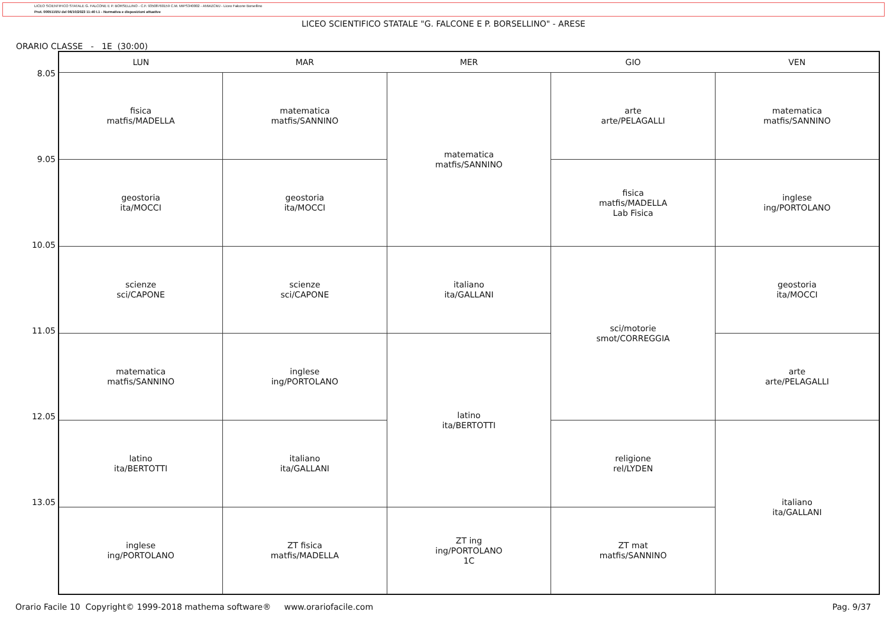LICEO SCIENTIFICO STATALE G. FALCONE E P. BORSELLINO - C.F. 93508760159 C.M. MIPS340002 - ANWZCMJ - Liceo Falcone Borsellino
Prot. 0005110/U del 06/10/2023 11:40 I.1 - Normativa e disposizioni attuative
LICEO SCIENTIFICO STATALE "G. FALCONE E P. BORSELLINO" - ARESE
ORARIO CLASSE - 1E (30:00)
8.05
9.05
10.05
11.05
12.05
13.05
| LUN | MAR | MER | GIO | VEN |
| --- | --- | --- | --- | --- |
| fisica matfis/MADELLA | matematica matfis/SANNINO | matematica matfis/SANNINO | arte arte/PELAGALLI | matematica matfis/SANNINO |
| geostoria ita/MOCCI | geostoria ita/MOCCI | | fisica matfis/MADELLA Lab Fisica | inglese ing/PORTOLANO |
| scienze sci/CAPONE | scienze sci/CAPONE | italiano ita/GALLANI | sci/motorie smot/CORREGGIA | geostoria ita/MOCCI |
| matematica matfis/SANNINO | inglese ing/PORTOLANO | latino ita/BERTOTTI | | arte arte/PELAGALLI |
| latino ita/BERTOTTI | italiano ita/GALLANI | | religione rel/LYDEN | italiano ita/GALLANI |
| inglese ing/PORTOLANO | ZT fisica matfis/MADELLA | ZT ing ing/PORTOLANO 1C | ZT mat matfis/SANNINO | |
Orario Facile 10 Copyright© 1999-2018 mathema software® www.orariofacile.com Pag. 9/37